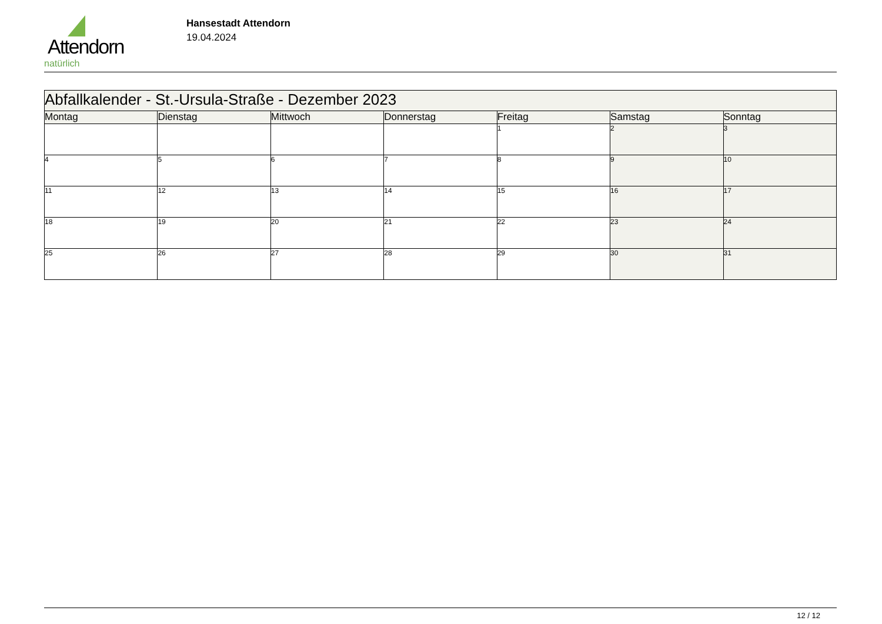Attendorn
natürlich
Hansestadt Attendorn
19.04.2024
| Abfallkalender - St.-Ursula-Straße - Dezember 2023 | | | | | | |
| Montag | Dienstag | Mittwoch | Donnerstag | Freitag | Samstag | Sonntag |
| | | | | 1 | 2 | 3 |
| 4 | 5 | 6 | 7 | 8 | 9 | 10 |
| 11 | 12 | 13 | 14 | 15 | 16 | 17 |
| 18 | 19 | 20 | 21 | 22 | 23 | 24 |
| 25 | 26 | 27 | 28 | 29 | 30 | 31 |
12 / 12